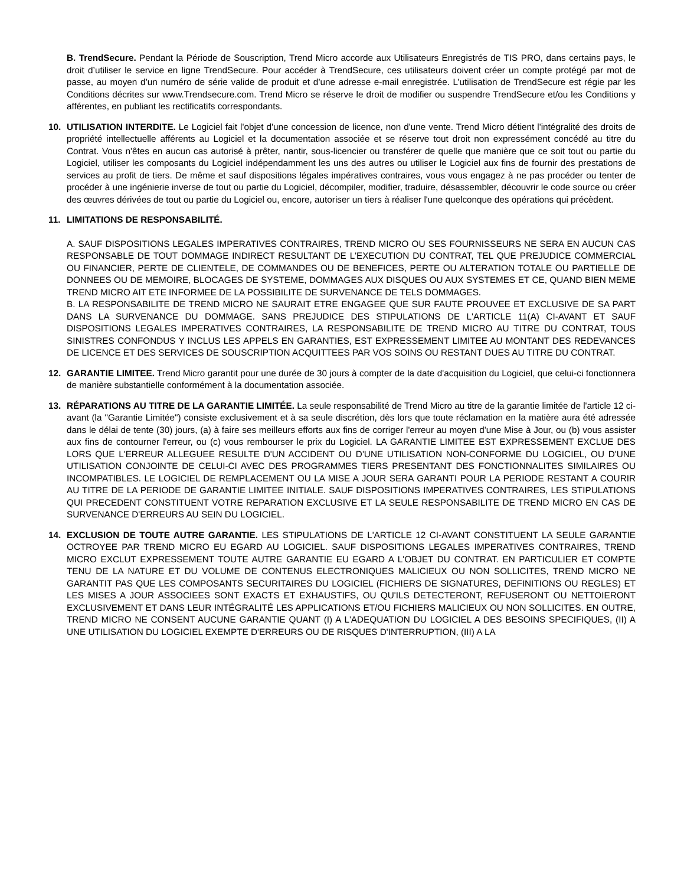B. TrendSecure. Pendant la Période de Souscription, Trend Micro accorde aux Utilisateurs Enregistrés de TIS PRO, dans certains pays, le droit d’utiliser le service en ligne TrendSecure. Pour accéder à TrendSecure, ces utilisateurs doivent créer un compte protégé par mot de passe, au moyen d’un numéro de série valide de produit et d’une adresse e-mail enregistrée. L’utilisation de TrendSecure est régie par les Conditions décrites sur www.Trendsecure.com. Trend Micro se réserve le droit de modifier ou suspendre TrendSecure et/ou les Conditions y afférentes, en publiant les rectificatifs correspondants.
10. UTILISATION INTERDITE. Le Logiciel fait l'objet d'une concession de licence, non d'une vente. Trend Micro détient l'intégralité des droits de propriété intellectuelle afférents au Logiciel et la documentation associée et se réserve tout droit non expressément concédé au titre du Contrat. Vous n'êtes en aucun cas autorisé à prêter, nantir, sous-licencier ou transférer de quelle que manière que ce soit tout ou partie du Logiciel, utiliser les composants du Logiciel indépendamment les uns des autres ou utiliser le Logiciel aux fins de fournir des prestations de services au profit de tiers. De même et sauf dispositions légales impératives contraires, vous vous engagez à ne pas procéder ou tenter de procéder à une ingénierie inverse de tout ou partie du Logiciel, décompiler, modifier, traduire, désassembler, découvrir le code source ou créer des œuvres dérivées de tout ou partie du Logiciel ou, encore, autoriser un tiers à réaliser l'une quelconque des opérations qui précèdent.
11. LIMITATIONS DE RESPONSABILITÉ.
A. SAUF DISPOSITIONS LEGALES IMPERATIVES CONTRAIRES, TREND MICRO OU SES FOURNISSEURS NE SERA EN AUCUN CAS RESPONSABLE DE TOUT DOMMAGE INDIRECT RESULTANT DE L'EXECUTION DU CONTRAT, TEL QUE PREJUDICE COMMERCIAL OU FINANCIER, PERTE DE CLIENTELE, DE COMMANDES OU DE BENEFICES, PERTE OU ALTERATION TOTALE OU PARTIELLE DE DONNEES OU DE MEMOIRE, BLOCAGES DE SYSTEME, DOMMAGES AUX DISQUES OU AUX SYSTEMES ET CE, QUAND BIEN MEME TREND MICRO AIT ETE INFORMEE DE LA POSSIBILITE DE SURVENANCE DE TELS DOMMAGES.
B. LA RESPONSABILITE DE TREND MICRO NE SAURAIT ETRE ENGAGEE QUE SUR FAUTE PROUVEE ET EXCLUSIVE DE SA PART DANS LA SURVENANCE DU DOMMAGE. SANS PREJUDICE DES STIPULATIONS DE L'ARTICLE 11(A) CI-AVANT ET SAUF DISPOSITIONS LEGALES IMPERATIVES CONTRAIRES, LA RESPONSABILITE DE TREND MICRO AU TITRE DU CONTRAT, TOUS SINISTRES CONFONDUS Y INCLUS LES APPELS EN GARANTIES, EST EXPRESSEMENT LIMITEE AU MONTANT DES REDEVANCES DE LICENCE ET DES SERVICES DE SOUSCRIPTION ACQUITTEES PAR VOS SOINS OU RESTANT DUES AU TITRE DU CONTRAT.
12. GARANTIE LIMITEE. Trend Micro garantit pour une durée de 30 jours à compter de la date d'acquisition du Logiciel, que celui-ci fonctionnera de manière substantielle conformément à la documentation associée.
13. RÉPARATIONS AU TITRE DE LA GARANTIE LIMITÉE. La seule responsabilité de Trend Micro au titre de la garantie limitée de l'article 12 ci-avant (la "Garantie Limitée") consiste exclusivement et à sa seule discrétion, dès lors que toute réclamation en la matière aura été adressée dans le délai de tente (30) jours, (a) à faire ses meilleurs efforts aux fins de corriger l'erreur au moyen d'une Mise à Jour, ou (b) vous assister aux fins de contourner l'erreur, ou (c) vous rembourser le prix du Logiciel. LA GARANTIE LIMITEE EST EXPRESSEMENT EXCLUE DES LORS QUE L'ERREUR ALLEGUEE RESULTE D'UN ACCIDENT OU D'UNE UTILISATION NON-CONFORME DU LOGICIEL, OU D'UNE UTILISATION CONJOINTE DE CELUI-CI AVEC DES PROGRAMMES TIERS PRESENTANT DES FONCTIONNALITES SIMILAIRES OU INCOMPATIBLES. LE LOGICIEL DE REMPLACEMENT OU LA MISE A JOUR SERA GARANTI POUR LA PERIODE RESTANT A COURIR AU TITRE DE LA PERIODE DE GARANTIE LIMITEE INITIALE. SAUF DISPOSITIONS IMPERATIVES CONTRAIRES, LES STIPULATIONS QUI PRECEDENT CONSTITUENT VOTRE REPARATION EXCLUSIVE ET LA SEULE RESPONSABILITE DE TREND MICRO EN CAS DE SURVENANCE D'ERREURS AU SEIN DU LOGICIEL.
14. EXCLUSION DE TOUTE AUTRE GARANTIE. LES STIPULATIONS DE L'ARTICLE 12 CI-AVANT CONSTITUENT LA SEULE GARANTIE OCTROYEE PAR TREND MICRO EU EGARD AU LOGICIEL. SAUF DISPOSITIONS LEGALES IMPERATIVES CONTRAIRES, TREND MICRO EXCLUT EXPRESSEMENT TOUTE AUTRE GARANTIE EU EGARD A L'OBJET DU CONTRAT. EN PARTICULIER ET COMPTE TENU DE LA NATURE ET DU VOLUME DE CONTENUS ELECTRONIQUES MALICIEUX OU NON SOLLICITES, TREND MICRO NE GARANTIT PAS QUE LES COMPOSANTS SECURITAIRES DU LOGICIEL (FICHIERS DE SIGNATURES, DEFINITIONS OU REGLES) ET LES MISES A JOUR ASSOCIEES SONT EXACTS ET EXHAUSTIFS, OU QU'ILS DETECTERONT, REFUSERONT OU NETTOIERONT EXCLUSIVEMENT ET DANS LEUR INTÉGRALITÉ LES APPLICATIONS ET/OU FICHIERS MALICIEUX OU NON SOLLICITES. EN OUTRE, TREND MICRO NE CONSENT AUCUNE GARANTIE QUANT (I) A L'ADEQUATION DU LOGICIEL A DES BESOINS SPECIFIQUES, (II) A UNE UTILISATION DU LOGICIEL EXEMPTE D'ERREURS OU DE RISQUES D'INTERRUPTION, (III) A LA